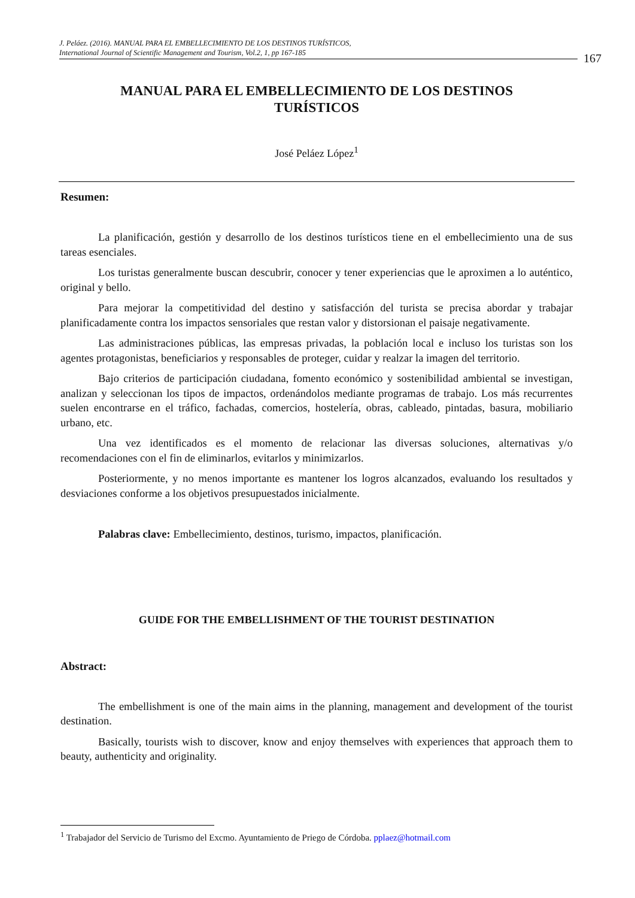J. Peláez. (2016). MANUAL PARA EL EMBELLECIMIENTO DE LOS DESTINOS TURÍSTICOS,
International Journal of Scientific Management and Tourism, Vol.2, 1, pp 167-185
167
MANUAL PARA EL EMBELLECIMIENTO DE LOS DESTINOS TURÍSTICOS
José Peláez López<sup>1</sup>
Resumen:
La planificación, gestión y desarrollo de los destinos turísticos tiene en el embellecimiento una de sus tareas esenciales.
Los turistas generalmente buscan descubrir, conocer y tener experiencias que le aproximen a lo auténtico, original y bello.
Para mejorar la competitividad del destino y satisfacción del turista se precisa abordar y trabajar planificadamente contra los impactos sensoriales que restan valor y distorsionan el paisaje negativamente.
Las administraciones públicas, las empresas privadas, la población local e incluso los turistas son los agentes protagonistas, beneficiarios y responsables de proteger, cuidar y realzar la imagen del territorio.
Bajo criterios de participación ciudadana, fomento económico y sostenibilidad ambiental se investigan, analizan y seleccionan los tipos de impactos, ordenándolos mediante programas de trabajo. Los más recurrentes suelen encontrarse en el tráfico, fachadas, comercios, hostelería, obras, cableado, pintadas, basura, mobiliario urbano, etc.
Una vez identificados es el momento de relacionar las diversas soluciones, alternativas y/o recomendaciones con el fin de eliminarlos, evitarlos y minimizarlos.
Posteriormente, y no menos importante es mantener los logros alcanzados, evaluando los resultados y desviaciones conforme a los objetivos presupuestados inicialmente.
Palabras clave: Embellecimiento, destinos, turismo, impactos, planificación.
GUIDE FOR THE EMBELLISHMENT OF THE TOURIST DESTINATION
Abstract:
The embellishment is one of the main aims in the planning, management and development of the tourist destination.
Basically, tourists wish to discover, know and enjoy themselves with experiences that approach them to beauty, authenticity and originality.
<sup>1</sup> Trabajador del Servicio de Turismo del Excmo. Ayuntamiento de Priego de Córdoba. pplaez@hotmail.com